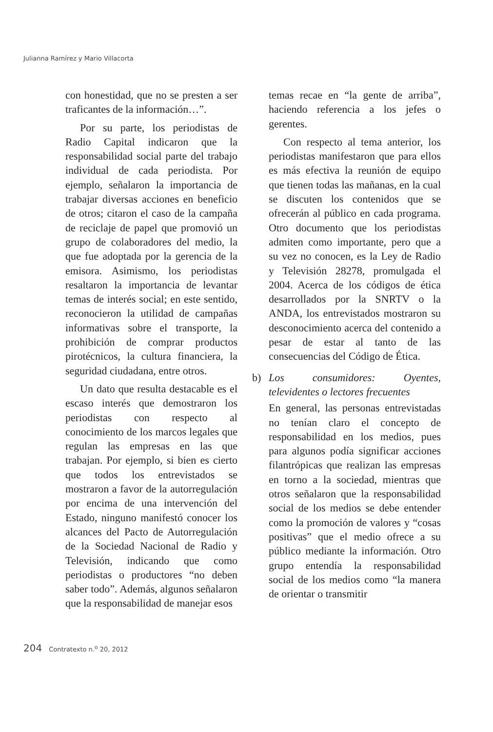Julianna Ramírez y Mario Villacorta
con honestidad, que no se presten a ser traficantes de la información…”.
Por su parte, los periodistas de Radio Capital indicaron que la responsabilidad social parte del trabajo individual de cada periodista. Por ejemplo, señalaron la importancia de trabajar diversas acciones en beneficio de otros; citaron el caso de la campaña de reciclaje de papel que promovió un grupo de colaboradores del medio, la que fue adoptada por la gerencia de la emisora. Asimismo, los periodistas resaltaron la importancia de levantar temas de interés social; en este sentido, reconocieron la utilidad de campañas informativas sobre el transporte, la prohibición de comprar productos pirotécnicos, la cultura financiera, la seguridad ciudadana, entre otros.
Un dato que resulta destacable es el escaso interés que demostraron los periodistas con respecto al conocimiento de los marcos legales que regulan las empresas en las que trabajan. Por ejemplo, si bien es cierto que todos los entrevistados se mostraron a favor de la autorregulación por encima de una intervención del Estado, ninguno manifestó conocer los alcances del Pacto de Autorregulación de la Sociedad Nacional de Radio y Televisión, indicando que como periodistas o productores “no deben saber todo”. Además, algunos señalaron que la responsabilidad de manejar esos
temas recae en “la gente de arriba”, haciendo referencia a los jefes o gerentes.
Con respecto al tema anterior, los periodistas manifestaron que para ellos es más efectiva la reunión de equipo que tienen todas las mañanas, en la cual se discuten los contenidos que se ofrecerán al público en cada programa. Otro documento que los periodistas admiten como importante, pero que a su vez no conocen, es la Ley de Radio y Televisión 28278, promulgada el 2004. Acerca de los códigos de ética desarrollados por la SNRTV o la ANDA, los entrevistados mostraron su desconocimiento acerca del contenido a pesar de estar al tanto de las consecuencias del Código de Ética.
b) Los consumidores: Oyentes, televidentes o lectores frecuentes
En general, las personas entrevistadas no tenían claro el concepto de responsabilidad en los medios, pues para algunos podía significar acciones filantrópicas que realizan las empresas en torno a la sociedad, mientras que otros señalaron que la responsabilidad social de los medios se debe entender como la promoción de valores y “cosas positivas” que el medio ofrece a su público mediante la información. Otro grupo entendía la responsabilidad social de los medios como “la manera de orientar o transmitir
204 Contratexto n.<sup>o</sup> 20, 2012